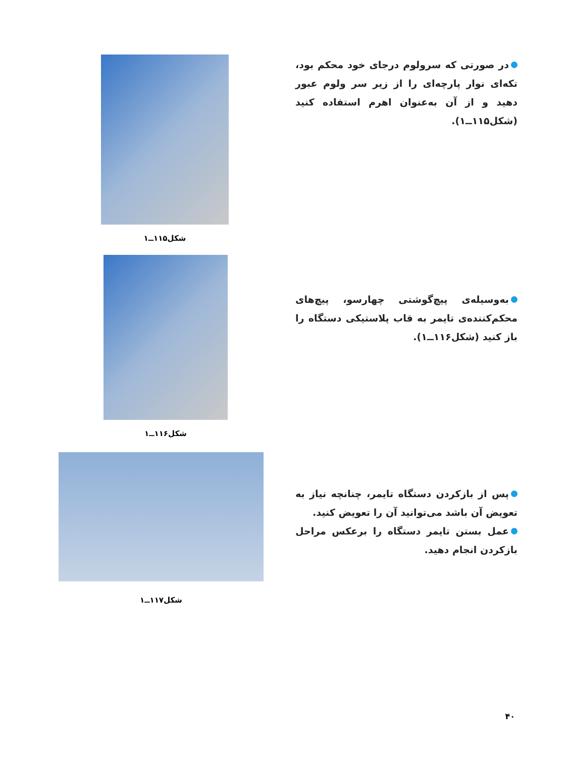در صورتی که سرولوم درجای خود محکم بود، تکه‌ای نوار پارچه‌ای را از زیر سر ولوم عبور دهید و از آن به‌عنوان اهرم استفاده کنید (شکل۱۱۵ــ۱).
شکل۱۱۵ــ۱
به‌وسیله‌ی پیچ‌گوشتی چهارسو، پیچ‌های محکم‌کننده‌ی تایمر به قاب پلاستیکی دستگاه را باز کنید (شکل۱۱۶ــ۱).
شکل۱۱۶ــ۱
پس از بازکردن دستگاه تایمر، چنانچه نیاز به تعویض آن باشد می‌توانید آن را تعویض کنید.
عمل بستن تایمر دستگاه را برعکس مراحل بازکردن انجام دهید.
شکل۱۱۷ــ۱
۴۰